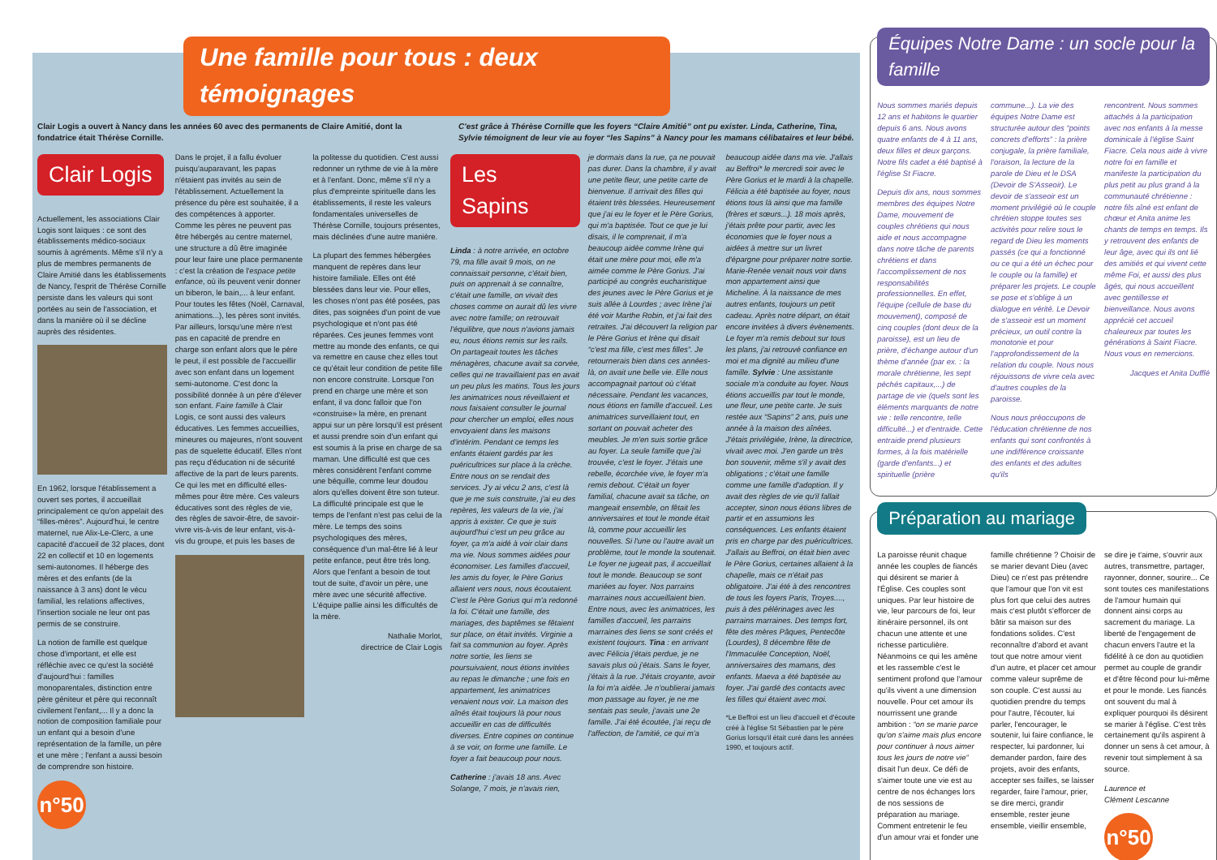Une famille pour tous : deux témoignages
Clair Logis a ouvert à Nancy dans les années 60 avec des permanents de Claire Amitié, dont la fondatrice était Thérèse Cornille.
C'est grâce à Thérèse Cornille que les foyers “Claire Amitié” ont pu exister. Linda, Catherine, Tina, Sylvie témoignent de leur vie au foyer “les Sapins” à Nancy pour les mamans célibataires et leur bébé.
Clair Logis
Actuellement, les associations Clair Logis sont laïques : ce sont des établissements médico-sociaux soumis à agréments. Même s'il n'y a plus de membres permanents de Claire Amitié dans les établissements de Nancy, l'esprit de Thérèse Cornille persiste dans les valeurs qui sont portées au sein de l'association, et dans la manière où il se décline auprès des résidentes.
En 1962, lorsque l'établissement a ouvert ses portes, il accueillait principalement ce qu'on appelait des “filles-mères”. Aujourd'hui, le centre maternel, rue Alix-Le-Clerc, a une capacité d'accueil de 32 places, dont 22 en collectif et 10 en logements semi-autonomes. Il héberge des mères et des enfants (de la naissance à 3 ans) dont le vécu familial, les relations affectives, l'insertion sociale ne leur ont pas permis de se construire.
La notion de famille est quelque chose d'important, et elle est réfléchie avec ce qu'est la société d'aujourd'hui : familles monoparentales, distinction entre père géniteur et père qui reconnaît civilement l'enfant,... Il y a donc la notion de composition familiale pour un enfant qui a besoin d'une représentation de la famille, un père et une mère ; l'enfant a aussi besoin de comprendre son histoire.
n°50
Dans le projet, il a fallu évoluer puisqu'auparavant, les papas n'étaient pas invités au sein de l'établissement. Actuellement la présence du père est souhaitée, il a des compétences à apporter. Comme les pères ne peuvent pas être hébergés au centre maternel, une structure a dû être imaginée pour leur faire une place permanente : c'est la création de l'espace petite enfance, où ils peuvent venir donner un biberon, le bain,... à leur enfant. Pour toutes les fêtes (Noël, Carnaval, animations...), les pères sont invités. Par ailleurs, lorsqu'une mère n'est pas en capacité de prendre en charge son enfant alors que le père le peut, il est possible de l'accueillir avec son enfant dans un logement semi-autonome. C'est donc la possibilité donnée à un père d'élever son enfant. Faire famille à Clair Logis, ce sont aussi des valeurs éducatives. Les femmes accueillies, mineures ou majeures, n'ont souvent pas de squelette éducatif. Elles n'ont pas reçu d'éducation ni de sécurité affective de la part de leurs parents. Ce qui les met en difficulté elles-mêmes pour être mère. Ces valeurs éducatives sont des règles de vie, des règles de savoir-être, de savoir-vivre vis-à-vis de leur enfant, vis-à-vis du groupe, et puis les bases de
la politesse du quotidien. C'est aussi redonner un rythme de vie à la mère et à l'enfant. Donc, même s'il n'y a plus d'empreinte spirituelle dans les établissements, il reste les valeurs fondamentales universelles de Thérèse Cornille, toujours présentes, mais déclinées d'une autre manière.
La plupart des femmes hébergées manquent de repères dans leur histoire familiale. Elles ont été blessées dans leur vie. Pour elles, les choses n'ont pas été posées, pas dites, pas soignées d'un point de vue psychologique et n'ont pas été réparées. Ces jeunes femmes vont mettre au monde des enfants, ce qui va remettre en cause chez elles tout ce qu'était leur condition de petite fille non encore construite. Lorsque l'on prend en charge une mère et son enfant, il va donc falloir que l'on «construise» la mère, en prenant appui sur un père lorsqu'il est présent et aussi prendre soin d'un enfant qui est soumis à la prise en charge de sa maman. Une difficulté est que ces mères considèrent l'enfant comme une béquille, comme leur doudou alors qu'elles doivent être son tuteur. La difficulté principale est que le temps de l'enfant n'est pas celui de la mère. Le temps des soins psychologiques des mères, conséquence d'un mal-être lié à leur petite enfance, peut être très long. Alors que l'enfant a besoin de tout tout de suite, d'avoir un père, une mère avec une sécurité affective. L'équipe pallie ainsi les difficultés de la mère.
Nathalie Morlot,
directrice de Clair Logis
Les Sapins
Linda : à notre arrivée, en octobre 79, ma fille avait 9 mois, on ne connaissait personne, c'était bien, puis on apprenait à se connaître, c'était une famille, on vivait des choses comme on aurait dû les vivre avec notre famille; on retrouvait l'équilibre, que nous n'avions jamais eu, nous étions remis sur les rails. On partageait toutes les tâches ménagères, chacune avait sa corvée, celles qui ne travaillaient pas en avait un peu plus les matins. Tous les jours les animatrices nous réveillaient et nous faisaient consulter le journal pour chercher un emploi, elles nous envoyaient dans les maisons d'intérim. Pendant ce temps les enfants étaient gardés par les puéricultrices sur place à la crèche. Entre nous on se rendait des services. J'y ai vécu 2 ans, c'est là que je me suis construite, j'ai eu des repères, les valeurs de la vie, j'ai appris à exister. Ce que je suis aujourd'hui c'est un peu grâce au foyer, ça m'a aidé à voir clair dans ma vie. Nous sommes aidées pour économiser. Les familles d'accueil, les amis du foyer, le Père Gorius allaient vers nous, nous écoutaient. C'est le Père Gorius qui m'a redonné la foi. C'était une famille, des mariages, des baptêmes se fêtaient sur place, on était invités. Virginie a fait sa communion au foyer. Après notre sortie, les liens se poursuivaient, nous étions invitées au repas le dimanche ; une fois en appartement, les animatrices venaient nous voir. La maison des aînés était toujours là pour nous accueillir en cas de difficultés diverses. Entre copines on continue à se voir, on forme une famille. Le foyer a fait beaucoup pour nous.
Catherine : j'avais 18 ans. Avec Solange, 7 mois, je n'avais rien,
je dormais dans la rue, ça ne pouvait pas durer. Dans la chambre, il y avait une petite fleur, une petite carte de bienvenue. Il arrivait des filles qui étaient très blessées. Heureusement que j'ai eu le foyer et le Père Gorius, qui m'a baptisée. Tout ce que je lui disais, il le comprenait, il m'a beaucoup aidée comme Irène qui était une mère pour moi, elle m'a aimée comme le Père Gorius. J'ai participé au congrès eucharistique des jeunes avec le Père Gorius et je suis allée à Lourdes ; avec Irène j'ai été voir Marthe Robin, et j'ai fait des retraites. J'ai découvert la religion par le Père Gorius et Irène qui disait “c'est ma fille, c'est mes filles”. Je retournerais bien dans ces années-là, on avait une belle vie. Elle nous accompagnait partout où c'était nécessaire. Pendant les vacances, nous étions en famille d'accueil. Les animatrices surveillaient tout, en sortant on pouvait acheter des meubles. Je m'en suis sortie grâce au foyer. La seule famille que j'ai trouvée, c'est le foyer. J'étais une rebelle, écorchée vive, le foyer m'a remis debout. C'était un foyer familial, chacune avait sa tâche, on mangeait ensemble, on fêtait les anniversaires et tout le monde était là, comme pour accueillir les nouvelles. Si l'une ou l'autre avait un problème, tout le monde la soutenait. Le foyer ne jugeait pas, il accueillait tout le monde. Beaucoup se sont mariées au foyer. Nos parrains marraines nous accueillaient bien. Entre nous, avec les animatrices, les familles d'accueil, les parrains marraines des liens se sont créés et existent toujours. Tina : en arrivant avec Félicia j'étais perdue, je ne savais plus où j'étais. Sans le foyer, j'étais à la rue. J'étais croyante, avoir la foi m'a aidée. Je n'oublierai jamais mon passage au foyer, je ne me sentais pas seule, j'avais une 2e famille. J'ai été écoutée, j'ai reçu de l'affection, de l'amitié, ce qui m'a
beaucoup aidée dans ma vie. J'allais au Beffroi* le mercredi soir avec le Père Gorius et le mardi à la chapelle. Félicia a été baptisée au foyer, nous étions tous là ainsi que ma famille (frères et sœurs...). 18 mois après, j'étais prête pour partir, avec les économies que le foyer nous a aidées à mettre sur un livret d'épargne pour préparer notre sortie. Marie-Renée venait nous voir dans mon appartement ainsi que Micheline. À la naissance de mes autres enfants, toujours un petit cadeau. Après notre départ, on était encore invitées à divers évènements. Le foyer m'a remis debout sur tous les plans, j'ai retrouvé confiance en moi et ma dignité au milieu d'une famille. Sylvie : Une assistante sociale m'a conduite au foyer. Nous étions accueillis par tout le monde, une fleur, une petite carte. Je suis restée aux “Sapins” 2 ans, puis une année à la maison des aînées. J'étais privilégiée, Irène, la directrice, vivait avec moi. J'en garde un très bon souvenir, même s'il y avait des obligations ; c'était une famille comme une famille d'adoption. Il y avait des règles de vie qu'il fallait accepter, sinon nous étions libres de partir et en assumions les conséquences. Les enfants étaient pris en charge par des puéricultrices. J'allais au Beffroi, on était bien avec le Père Gorius, certaines allaient à la chapelle, mais ce n'était pas obligatoire. J'ai été à des rencontres de tous les foyers Paris, Troyes...., puis à des pélérinages avec les parrains marraines. Des temps fort, fête des mères Pâques, Pentecôte (Lourdes), 8 décembre fête de l'Immaculée Conception, Noël, anniversaires des mamans, des enfants. Maeva a été baptisée au foyer. J'ai gardé des contacts avec les filles qui étaient avec moi.
*Le Beffroi est un lieu d'accueil et d'écoute créé à l'église St Sébastien par le père Gorius lorsqu'il était curé dans les années 1990, et toujours actif.
Équipes Notre Dame : un socle pour la famille
Nous sommes mariés depuis 12 ans et habitons le quartier depuis 6 ans. Nous avons quatre enfants de 4 à 11 ans, deux filles et deux garçons. Notre fils cadet a été baptisé à l'église St Fiacre.
Depuis dix ans, nous sommes membres des équipes Notre Dame, mouvement de couples chrétiens qui nous aide et nous accompagne dans notre tâche de parents chrétiens et dans l'accomplissement de nos responsabilités professionnelles. En effet, l'équipe (cellule de base du mouvement), composé de cinq couples (dont deux de la paroisse), est un lieu de prière, d'échange autour d'un thème d'année (par ex. : la morale chrétienne, les sept péchés capitaux,...) de partage de vie (quels sont les éléments marquants de notre vie : telle rencontre, telle difficulté...) et d'entraide. Cette entraide prend plusieurs formes, à la fois matérielle (garde d'enfants...) et spirituelle (prière
commune...). La vie des équipes Notre Dame est structurée autour des “points concrets d'efforts” : la prière conjugale, la prière familiale, l'oraison, la lecture de la parole de Dieu et le DSA (Devoir de S'Asseoir). Le devoir de s'asseoir est un moment privilégié où le couple chrétien stoppe toutes ses activités pour relire sous le regard de Dieu les moments passés (ce qui a fonctionné ou ce qui a été un échec pour le couple ou la famille) et préparer les projets. Le couple se pose et s'oblige à un dialogue en vérité. Le Devoir de s'asseoir est un moment précieux, un outil contre la monotonie et pour l'approfondissement de la relation du couple. Nous nous réjouissons de vivre cela avec d'autres couples de la paroisse.
Nous nous préoccupons de l'éducation chrétienne de nos enfants qui sont confrontés à une indifférence croissante des enfants et des adultes qu'ils
rencontrent. Nous sommes attachés à la participation avec nos enfants à la messe dominicale à l'église Saint Fiacre. Cela nous aide à vivre notre foi en famille et manifeste la participation du plus petit au plus grand à la communauté chrétienne : notre fils aîné est enfant de chœur et Anita anime les chants de temps en temps. Ils y retrouvent des enfants de leur âge, avec qui ils ont lié des amitiés et qui vivent cette même Foi, et aussi des plus âgés, qui nous accueillent avec gentillesse et bienveillance. Nous avons apprécié cet accueil chaleureux par toutes les générations à Saint Fiacre. Nous vous en remercions.
Jacques et Anita Dufflé
Préparation au mariage
La paroisse réunit chaque année les couples de fiancés qui désirent se marier à l'Église. Ces couples sont uniques. Par leur histoire de vie, leur parcours de foi, leur itinéraire personnel, ils ont chacun une attente et une richesse particulière. Néanmoins ce qui les amène et les rassemble c'est le sentiment profond que l'amour qu'ils vivent a une dimension nouvelle. Pour cet amour ils nourrissent une grande ambition : “on se marie parce qu'on s'aime mais plus encore pour continuer à nous aimer tous les jours de notre vie” disait l'un deux. Ce défi de s'aimer toute une vie est au centre de nos échanges lors de nos sessions de préparation au mariage. Comment entretenir le feu d'un amour vrai et fonder une
famille chrétienne ? Choisir de se marier devant Dieu (avec Dieu) ce n'est pas prétendre que l'amour que l'on vit est plus fort que celui des autres mais c'est plutôt s'efforcer de bâtir sa maison sur des fondations solides. C'est reconnaître d'abord et avant tout que notre amour vient d'un autre, et placer cet amour comme valeur suprême de son couple. C'est aussi au quotidien prendre du temps pour l'autre, l'écouter, lui parler, l'encourager, le soutenir, lui faire confiance, le respecter, lui pardonner, lui demander pardon, faire des projets, avoir des enfants, accepter ses failles, se laisser regarder, faire l'amour, prier, se dire merci, grandir ensemble, rester jeune ensemble, vieillir ensemble,
se dire je t'aime, s'ouvrir aux autres, transmettre, partager, rayonner, donner, sourire... Ce sont toutes ces manifestations de l'amour humain qui donnent ainsi corps au sacrement du mariage. La liberté de l'engagement de chacun envers l'autre et la fidélité à ce don au quotidien permet au couple de grandir et d'être fécond pour lui-même et pour le monde. Les fiancés ont souvent du mal à expliquer pourquoi ils désirent se marier à l'église. C'est très certainement qu'ils aspirent à donner un sens à cet amour, à revenir tout simplement à sa source.
Laurence et
Clément Lescanne
n°50